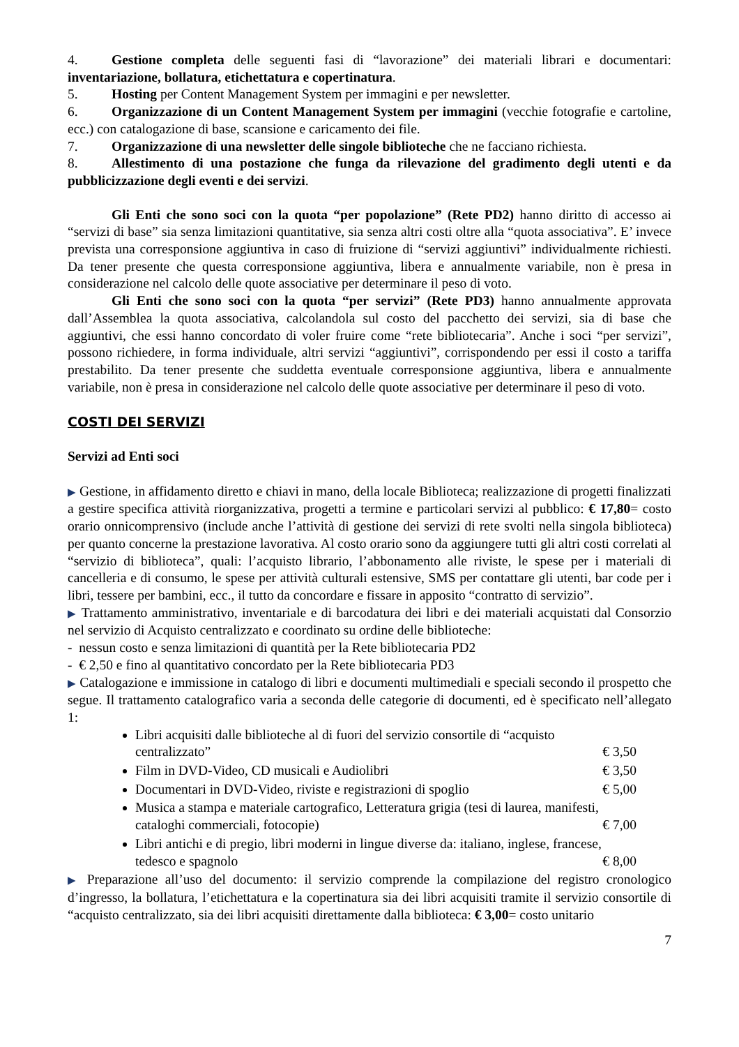4. Gestione completa delle seguenti fasi di “lavorazione” dei materiali librari e documentari: inventariazione, bollatura, etichettatura e copertinatura.
5. Hosting per Content Management System per immagini e per newsletter.
6. Organizzazione di un Content Management System per immagini (vecchie fotografie e cartoline, ecc.) con catalogazione di base, scansione e caricamento dei file.
7. Organizzazione di una newsletter delle singole biblioteche che ne facciano richiesta.
8. Allestimento di una postazione che funga da rilevazione del gradimento degli utenti e da pubblicizzazione degli eventi e dei servizi.
Gli Enti che sono soci con la quota “per popolazione” (Rete PD2) hanno diritto di accesso ai “servizi di base” sia senza limitazioni quantitative, sia senza altri costi oltre alla “quota associativa”. E’ invece prevista una corresponsione aggiuntiva in caso di fruizione di “servizi aggiuntivi” individualmente richiesti. Da tener presente che questa corresponsione aggiuntiva, libera e annualmente variabile, non è presa in considerazione nel calcolo delle quote associative per determinare il peso di voto.
Gli Enti che sono soci con la quota “per servizi” (Rete PD3) hanno annualmente approvata dall’Assemblea la quota associativa, calcolandola sul costo del pacchetto dei servizi, sia di base che aggiuntivi, che essi hanno concordato di voler fruire come “rete bibliotecaria”. Anche i soci “per servizi”, possono richiedere, in forma individuale, altri servizi “aggiuntivi”, corrispondendo per essi il costo a tariffa prestabilito. Da tener presente che suddetta eventuale corresponsione aggiuntiva, libera e annualmente variabile, non è presa in considerazione nel calcolo delle quote associative per determinare il peso di voto.
COSTI DEI SERVIZI
Servizi ad Enti soci
▶ Gestione, in affidamento diretto e chiavi in mano, della locale Biblioteca; realizzazione di progetti finalizzati a gestire specifica attività riorganizzativa, progetti a termine e particolari servizi al pubblico: € 17,80= costo orario onnicomprensivo (include anche l’attività di gestione dei servizi di rete svolti nella singola biblioteca) per quanto concerne la prestazione lavorativa. Al costo orario sono da aggiungere tutti gli altri costi correlati al “servizio di biblioteca”, quali: l’acquisto librario, l’abbonamento alle riviste, le spese per i materiali di cancelleria e di consumo, le spese per attività culturali estensive, SMS per contattare gli utenti, bar code per i libri, tessere per bambini, ecc., il tutto da concordare e fissare in apposito “contratto di servizio”.
▶ Trattamento amministrativo, inventariale e di barcodatura dei libri e dei materiali acquistati dal Consorzio nel servizio di Acquisto centralizzato e coordinato su ordine delle biblioteche:
- nessun costo e senza limitazioni di quantità per la Rete bibliotecaria PD2
- € 2,50 e fino al quantitativo concordato per la Rete bibliotecaria PD3
▶ Catalogazione e immissione in catalogo di libri e documenti multimediali e speciali secondo il prospetto che segue. Il trattamento catalografico varia a seconda delle categorie di documenti, ed è specificato nell’allegato 1:
Libri acquisiti dalle biblioteche al di fuori del servizio consortile di “acquisto
centralizzato” € 3,50
Film in DVD-Video, CD musicali e Audiolibri € 3,50
Documentari in DVD-Video, riviste e registrazioni di spoglio € 5,00
Musica a stampa e materiale cartografico, Letteratura grigia (tesi di laurea, manifesti,
cataloghi commerciali, fotocopie) € 7,00
Libri antichi e di pregio, libri moderni in lingue diverse da: italiano, inglese, francese,
tedesco e spagnolo € 8,00
▶ Preparazione all’uso del documento: il servizio comprende la compilazione del registro cronologico d’ingresso, la bollatura, l’etichettatura e la copertinatura sia dei libri acquisiti tramite il servizio consortile di “acquisto centralizzato, sia dei libri acquisiti direttamente dalla biblioteca: € 3,00= costo unitario
7